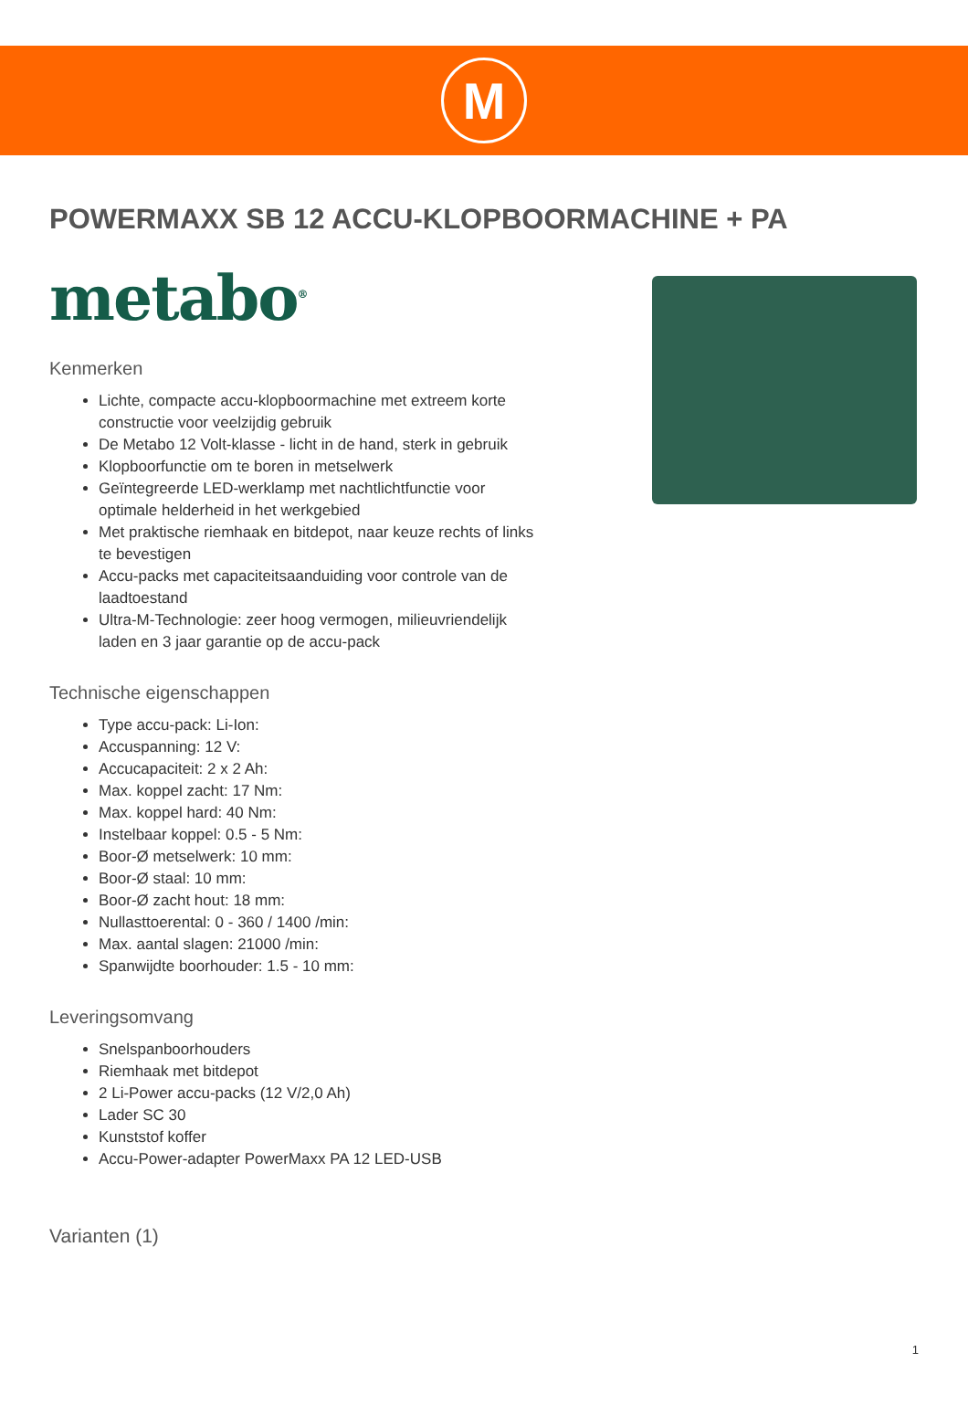M
POWERMAXX SB 12 ACCU-KLOPBOORMACHINE + PA
metabo<sup>®</sup>
Kenmerken
Lichte, compacte accu-klopboormachine met extreem korte constructie voor veelzijdig gebruik
De Metabo 12 Volt-klasse - licht in de hand, sterk in gebruik
Klopboorfunctie om te boren in metselwerk
Geïntegreerde LED-werklamp met nachtlichtfunctie voor optimale helderheid in het werkgebied
Met praktische riemhaak en bitdepot, naar keuze rechts of links te bevestigen
Accu-packs met capaciteitsaanduiding voor controle van de laadtoestand
Ultra-M-Technologie: zeer hoog vermogen, milieuvriendelijk laden en 3 jaar garantie op de accu-pack
Technische eigenschappen
Type accu-pack: Li-Ion:
Accuspanning: 12 V:
Accucapaciteit: 2 x 2 Ah:
Max. koppel zacht: 17 Nm:
Max. koppel hard: 40 Nm:
Instelbaar koppel: 0.5 - 5 Nm:
Boor-Ø metselwerk: 10 mm:
Boor-Ø staal: 10 mm:
Boor-Ø zacht hout: 18 mm:
Nullasttoerental: 0 - 360 / 1400 /min:
Max. aantal slagen: 21000 /min:
Spanwijdte boorhouder: 1.5 - 10 mm:
Leveringsomvang
Snelspanboorhouders
Riemhaak met bitdepot
2 Li-Power accu-packs (12 V/2,0 Ah)
Lader SC 30
Kunststof koffer
Accu-Power-adapter PowerMaxx PA 12 LED-USB
Varianten (1)
1